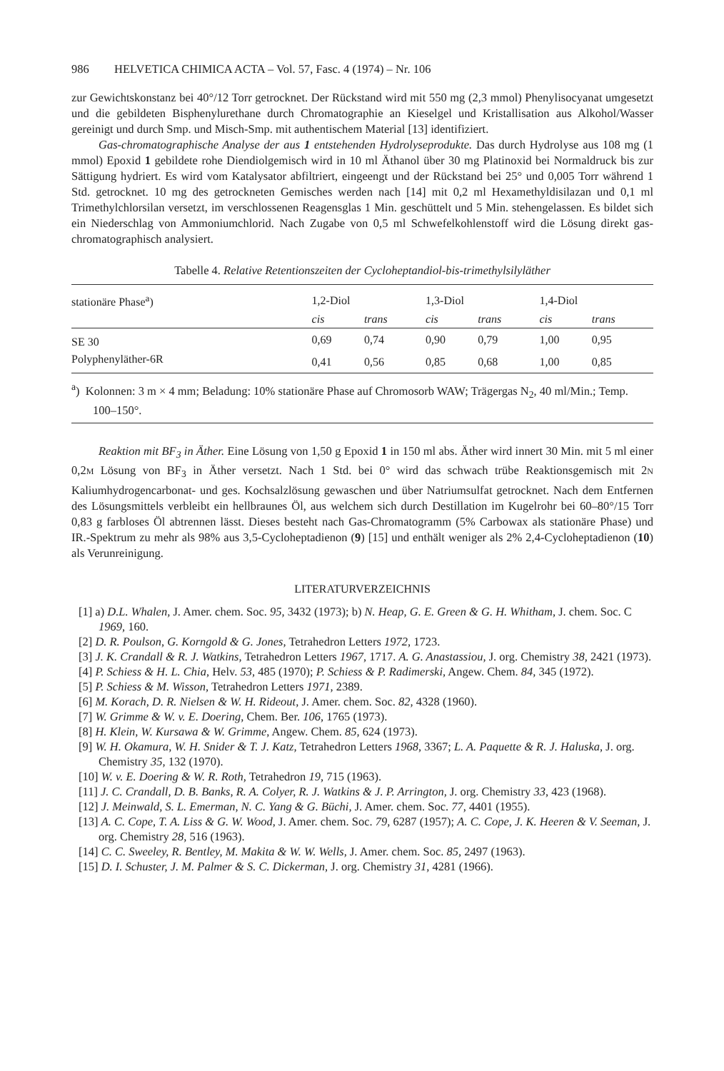986 HELVETICA CHIMICA ACTA – Vol. 57, Fasc. 4 (1974) – Nr. 106
zur Gewichtskonstanz bei 40°/12 Torr getrocknet. Der Rückstand wird mit 550 mg (2,3 mmol) Phenylisocyanat umgesetzt und die gebildeten Bisphenylurethane durch Chromatographie an Kieselgel und Kristallisation aus Alkohol/Wasser gereinigt und durch Smp. und Misch-Smp. mit authentischem Material [13] identifiziert.
Gas-chromatographische Analyse der aus 1 entstehenden Hydrolyseprodukte. Das durch Hydrolyse aus 108 mg (1 mmol) Epoxid 1 gebildete rohe Diendiolgemisch wird in 10 ml Äthanol über 30 mg Platinoxid bei Normaldruck bis zur Sättigung hydriert. Es wird vom Katalysator abfiltriert, eingeengt und der Rückstand bei 25° und 0,005 Torr während 1 Std. getrocknet. 10 mg des getrockneten Gemisches werden nach [14] mit 0,2 ml Hexamethyldisilazan und 0,1 ml Trimethylchlorsilan versetzt, im verschlossenen Reagensglas 1 Min. geschüttelt und 5 Min. stehengelassen. Es bildet sich ein Niederschlag von Ammoniumchlorid. Nach Zugabe von 0,5 ml Schwefelkohlenstoff wird die Lösung direkt gas-chromatographisch analysiert.
Tabelle 4. Relative Retentionszeiten der Cycloheptandiol-bis-trimethylsilyläther
| stationäre Phase<sup>a</sup>) | 1,2-Diol | | 1,3-Diol | | 1,4-Diol | |
| --- | --- | --- | --- | --- | --- | --- |
| | cis | trans | cis | trans | cis | trans |
| SE 30 | 0,69 | 0,74 | 0,90 | 0,79 | 1,00 | 0,95 |
| Polyphenyläther-6R | 0,41 | 0,56 | 0,85 | 0,68 | 1,00 | 0,85 |
<sup>a</sup>) Kolonnen: 3 m × 4 mm; Beladung: 10% stationäre Phase auf Chromosorb WAW; Trägergas N<sub>2</sub>, 40 ml/Min.; Temp. 100–150°.
Reaktion mit BF<sub>3</sub> in Äther. Eine Lösung von 1,50 g Epoxid 1 in 150 ml abs. Äther wird innert 30 Min. mit 5 ml einer 0,2M Lösung von BF<sub>3</sub> in Äther versetzt. Nach 1 Std. bei 0° wird das schwach trübe Reaktionsgemisch mit 2N Kaliumhydrogencarbonat- und ges. Kochsalzlösung gewaschen und über Natriumsulfat getrocknet. Nach dem Entfernen des Lösungsmittels verbleibt ein hellbraunes Öl, aus welchem sich durch Destillation im Kugelrohr bei 60–80°/15 Torr 0,83 g farbloses Öl abtrennen lässt. Dieses besteht nach Gas-Chromatogramm (5% Carbowax als stationäre Phase) und IR.-Spektrum zu mehr als 98% aus 3,5-Cycloheptadienon (9) [15] und enthält weniger als 2% 2,4-Cycloheptadienon (10) als Verunreinigung.
LITERATURVERZEICHNIS
[1] a) D.L. Whalen, J. Amer. chem. Soc. 95, 3432 (1973); b) N. Heap, G. E. Green & G. H. Whitham, J. chem. Soc. C 1969, 160.
[2] D. R. Poulson, G. Korngold & G. Jones, Tetrahedron Letters 1972, 1723.
[3] J. K. Crandall & R. J. Watkins, Tetrahedron Letters 1967, 1717. A. G. Anastassiou, J. org. Chemistry 38, 2421 (1973).
[4] P. Schiess & H. L. Chia, Helv. 53, 485 (1970); P. Schiess & P. Radimerski, Angew. Chem. 84, 345 (1972).
[5] P. Schiess & M. Wisson, Tetrahedron Letters 1971, 2389.
[6] M. Korach, D. R. Nielsen & W. H. Rideout, J. Amer. chem. Soc. 82, 4328 (1960).
[7] W. Grimme & W. v. E. Doering, Chem. Ber. 106, 1765 (1973).
[8] H. Klein, W. Kursawa & W. Grimme, Angew. Chem. 85, 624 (1973).
[9] W. H. Okamura, W. H. Snider & T. J. Katz, Tetrahedron Letters 1968, 3367; L. A. Paquette & R. J. Haluska, J. org. Chemistry 35, 132 (1970).
[10] W. v. E. Doering & W. R. Roth, Tetrahedron 19, 715 (1963).
[11] J. C. Crandall, D. B. Banks, R. A. Colyer, R. J. Watkins & J. P. Arrington, J. org. Chemistry 33, 423 (1968).
[12] J. Meinwald, S. L. Emerman, N. C. Yang & G. Büchi, J. Amer. chem. Soc. 77, 4401 (1955).
[13] A. C. Cope, T. A. Liss & G. W. Wood, J. Amer. chem. Soc. 79, 6287 (1957); A. C. Cope, J. K. Heeren & V. Seeman, J. org. Chemistry 28, 516 (1963).
[14] C. C. Sweeley, R. Bentley, M. Makita & W. W. Wells, J. Amer. chem. Soc. 85, 2497 (1963).
[15] D. I. Schuster, J. M. Palmer & S. C. Dickerman, J. org. Chemistry 31, 4281 (1966).